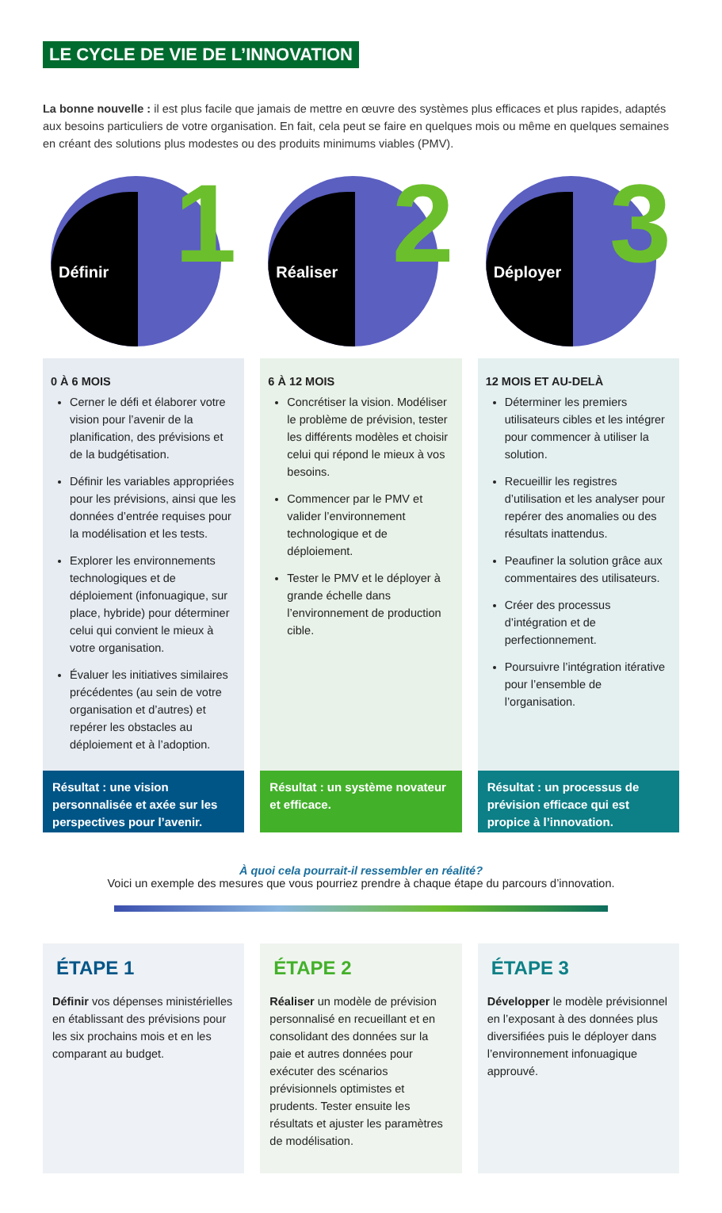LE CYCLE DE VIE DE L’INNOVATION
La bonne nouvelle : il est plus facile que jamais de mettre en œuvre des systèmes plus efficaces et plus rapides, adaptés aux besoins particuliers de votre organisation. En fait, cela peut se faire en quelques mois ou même en quelques semaines en créant des solutions plus modestes ou des produits minimums viables (PMV).
Définir 1
0 À 6 MOIS
Cerner le défi et élaborer votre vision pour l’avenir de la planification, des prévisions et de la budgétisation.
Définir les variables appropriées pour les prévisions, ainsi que les données d’entrée requises pour la modélisation et les tests.
Explorer les environnements technologiques et de déploiement (infonuagique, sur place, hybride) pour déterminer celui qui convient le mieux à votre organisation.
Évaluer les initiatives similaires précédentes (au sein de votre organisation et d’autres) et repérer les obstacles au déploiement et à l’adoption.
Résultat : une vision personnalisée et axée sur les perspectives pour l’avenir.
Réaliser 2
6 À 12 MOIS
Concrétiser la vision. Modéliser le problème de prévision, tester les différents modèles et choisir celui qui répond le mieux à vos besoins.
Commencer par le PMV et valider l’environnement technologique et de déploiement.
Tester le PMV et le déployer à grande échelle dans l’environnement de production cible.
Résultat : un système novateur et efficace.
Déployer 3
12 MOIS ET AU-DELÀ
Déterminer les premiers utilisateurs cibles et les intégrer pour commencer à utiliser la solution.
Recueillir les registres d’utilisation et les analyser pour repérer des anomalies ou des résultats inattendus.
Peaufiner la solution grâce aux commentaires des utilisateurs.
Créer des processus d’intégration et de perfectionnement.
Poursuivre l’intégration itérative pour l’ensemble de l’organisation.
Résultat : un processus de prévision efficace qui est propice à l’innovation.
À quoi cela pourrait-il ressembler en réalité?
Voici un exemple des mesures que vous pourriez prendre à chaque étape du parcours d’innovation.
ÉTAPE 1
Définir vos dépenses ministérielles en établissant des prévisions pour les six prochains mois et en les comparant au budget.
ÉTAPE 2
Réaliser un modèle de prévision personnalisé en recueillant et en consolidant des données sur la paie et autres données pour exécuter des scénarios prévisionnels optimistes et prudents. Tester ensuite les résultats et ajuster les paramètres de modélisation.
ÉTAPE 3
Développer le modèle prévisionnel en l’exposant à des données plus diversifiées puis le déployer dans l’environnement infonuagique approuvé.